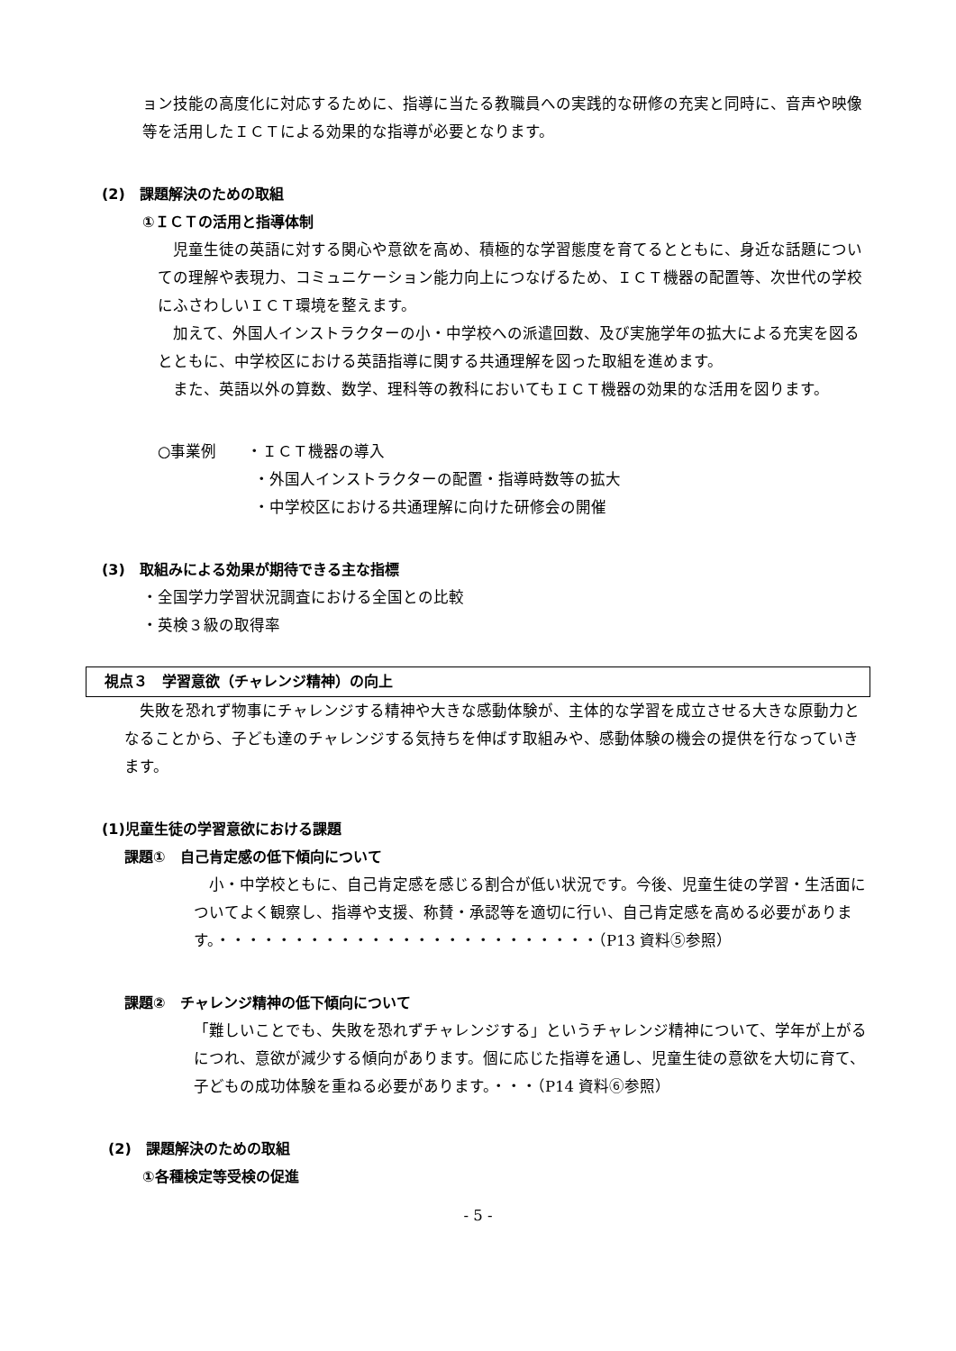ョン技能の高度化に対応するために、指導に当たる教職員への実践的な研修の充実と同時に、音声や映像等を活用したＩＣＴによる効果的な指導が必要となります。
(2)　課題解決のための取組
①ＩＣＴの活用と指導体制
　児童生徒の英語に対する関心や意欲を高め、積極的な学習態度を育てるとともに、身近な話題についての理解や表現力、コミュニケーション能力向上につなげるため、ＩＣＴ機器の配置等、次世代の学校にふさわしいＩＣＴ環境を整えます。
　加えて、外国人インストラクターの小・中学校への派遣回数、及び実施学年の拡大による充実を図るとともに、中学校区における英語指導に関する共通理解を図った取組を進めます。
　また、英語以外の算数、数学、理科等の教科においてもＩＣＴ機器の効果的な活用を図ります。
○事業例　　・ＩＣＴ機器の導入
・外国人インストラクターの配置・指導時数等の拡大
・中学校区における共通理解に向けた研修会の開催
(3)　取組みによる効果が期待できる主な指標
・全国学力学習状況調査における全国との比較
・英検３級の取得率
視点３　学習意欲（チャレンジ精神）の向上
　失敗を恐れず物事にチャレンジする精神や大きな感動体験が、主体的な学習を成立させる大きな原動力となることから、子ども達のチャレンジする気持ちを伸ばす取組みや、感動体験の機会の提供を行なっていきます。
(1)児童生徒の学習意欲における課題
課題①　自己肯定感の低下傾向について
　小・中学校ともに、自己肯定感を感じる割合が低い状況です。今後、児童生徒の学習・生活面についてよく観察し、指導や支援、称賛・承認等を適切に行い、自己肯定感を高める必要があります。・・・・・・・・・・・・・・・・・・・・・・・・・（P13 資料⑤参照）
課題②　チャレンジ精神の低下傾向について
「難しいことでも、失敗を恐れずチャレンジする」というチャレンジ精神について、学年が上がるにつれ、意欲が減少する傾向があります。個に応じた指導を通し、児童生徒の意欲を大切に育て、子どもの成功体験を重ねる必要があります。・・・（P14 資料⑥参照）
(2)　課題解決のための取組
①各種検定等受検の促進
- 5 -